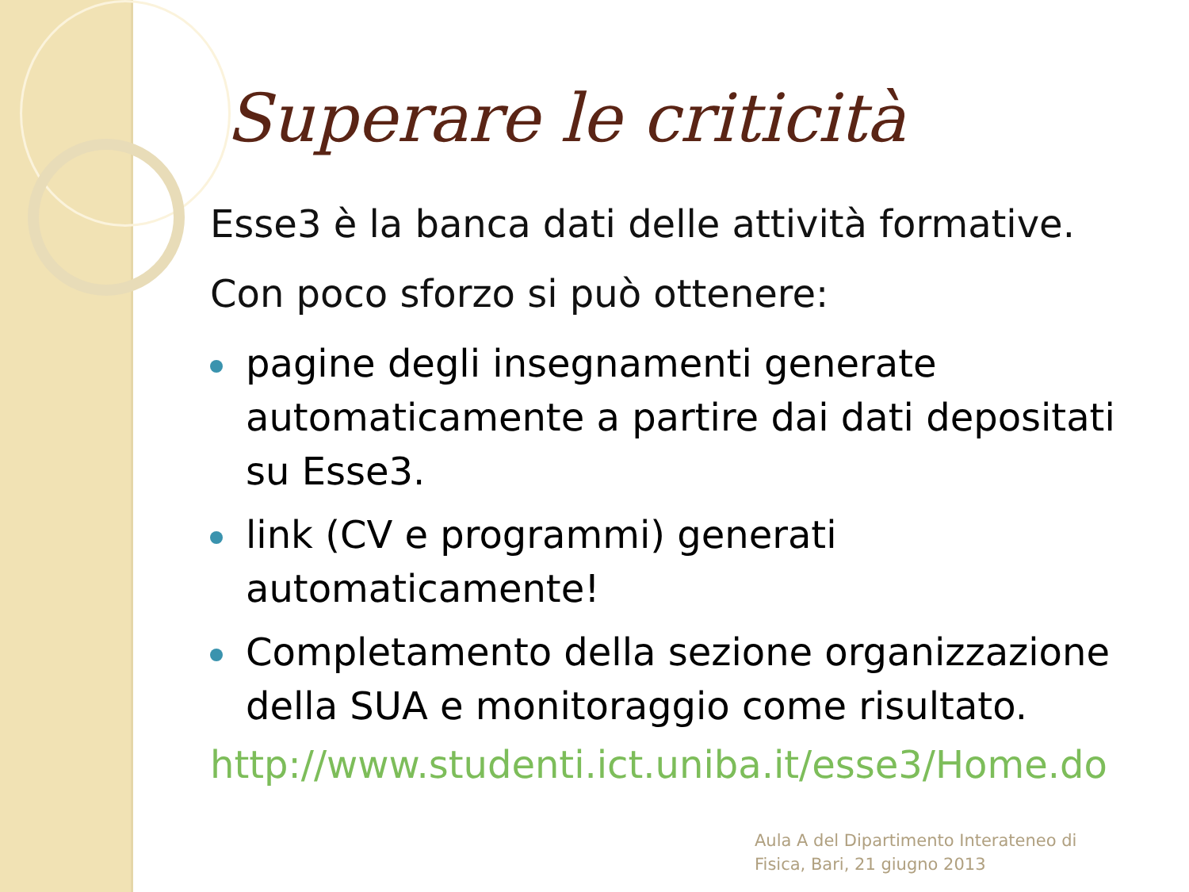Superare le criticità
Esse3 è la banca dati delle attività formative.
Con poco sforzo si può ottenere:
pagine degli insegnamenti generate automaticamente a partire dai dati depositati su Esse3.
link (CV e programmi) generati automaticamente!
Completamento della sezione organizzazione della SUA e monitoraggio come risultato.
http://www.studenti.ict.uniba.it/esse3/Home.do
Aula A del Dipartimento Interateneo di
Fisica, Bari, 21 giugno 2013